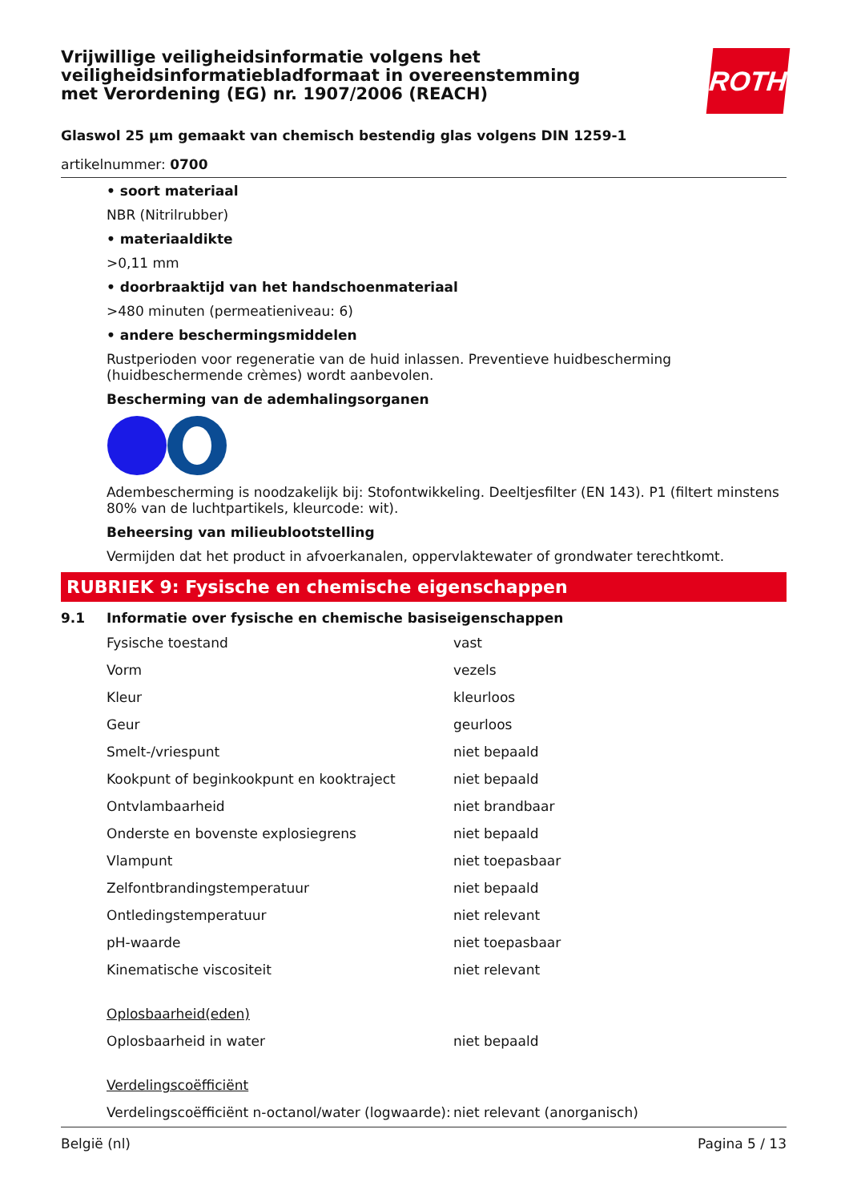ROTH
Vrijwillige veiligheidsinformatie volgens het veiligheidsinformatiebladformaat in overeenstemming met Verordening (EG) nr. 1907/2006 (REACH)
Glaswol 25 µm gemaakt van chemisch bestendig glas volgens DIN 1259-1
artikelnummer: 0700
• soort materiaal
NBR (Nitrilrubber)
• materiaaldikte
>0,11 mm
• doorbraaktijd van het handschoenmateriaal
>480 minuten (permeatieniveau: 6)
• andere beschermingsmiddelen
Rustperioden voor regeneratie van de huid inlassen. Preventieve huidbescherming (huidbeschermende crèmes) wordt aanbevolen.
Bescherming van de ademhalingsorganen
Adembescherming is noodzakelijk bij: Stofontwikkeling. Deeltjesfilter (EN 143). P1 (filtert minstens 80% van de luchtpartikels, kleurcode: wit).
Beheersing van milieublootstelling
Vermijden dat het product in afvoerkanalen, oppervlaktewater of grondwater terechtkomt.
RUBRIEK 9: Fysische en chemische eigenschappen
9.1 Informatie over fysische en chemische basiseigenschappen
| Fysische toestand | vast |
| Vorm | vezels |
| Kleur | kleurloos |
| Geur | geurloos |
| Smelt-/vriespunt | niet bepaald |
| Kookpunt of beginkookpunt en kooktraject | niet bepaald |
| Ontvlambaarheid | niet brandbaar |
| Onderste en bovenste explosiegrens | niet bepaald |
| Vlampunt | niet toepasbaar |
| Zelfontbrandingstemperatuur | niet bepaald |
| Ontledingstemperatuur | niet relevant |
| pH-waarde | niet toepasbaar |
| Kinematische viscositeit | niet relevant |
| Oplosbaarheid(eden) | |
| Oplosbaarheid in water | niet bepaald |
| Verdelingscoëfficiënt | |
| Verdelingscoëfficiënt n-octanol/water (logwaarde): | niet relevant (anorganisch) |
België (nl) Pagina 5 / 13